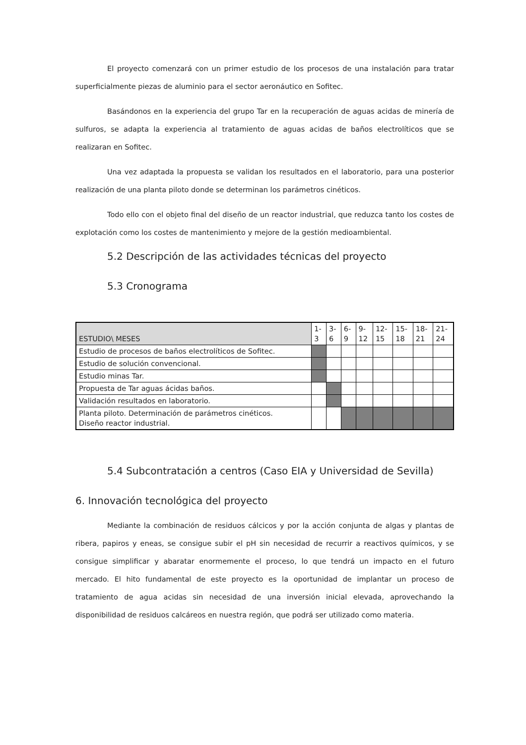El proyecto comenzará con un primer estudio de los procesos de una instalación para tratar superficialmente piezas de aluminio para el sector aeronáutico en Sofitec.
Basándonos en la experiencia del grupo Tar en la recuperación de aguas acidas de minería de sulfuros, se adapta la experiencia al tratamiento de aguas acidas de baños electrolíticos que se realizaran en Sofitec.
Una vez adaptada la propuesta se validan los resultados en el laboratorio, para una posterior realización de una planta piloto donde se determinan los parámetros cinéticos.
Todo ello con el objeto final del diseño de un reactor industrial, que reduzca tanto los costes de explotación como los costes de mantenimiento y mejore de la gestión medioambiental.
5.2 Descripción de las actividades técnicas del proyecto
5.3 Cronograma
| ESTUDIO\ MESES | 1- 3 | 3- 6 | 6- 9 | 9- 12 | 12- 15 | 15- 18 | 18- 21 | 21- 24 |
| Estudio de procesos de baños electrolíticos de Sofitec. | | | | | | | | |
| Estudio de solución convencional. | | | | | | | | |
| Estudio minas Tar. | | | | | | | | |
| Propuesta de Tar aguas ácidas baños. | | | | | | | | |
| Validación resultados en laboratorio. | | | | | | | | |
| Planta piloto. Determinación de parámetros cinéticos. Diseño reactor industrial. | | | | | | | | |
5.4 Subcontratación a centros (Caso EIA y Universidad de Sevilla)
6. Innovación tecnológica del proyecto
Mediante la combinación de residuos cálcicos y por la acción conjunta de algas y plantas de ribera, papiros y eneas, se consigue subir el pH sin necesidad de recurrir a reactivos químicos, y se consigue simplificar y abaratar enormemente el proceso, lo que tendrá un impacto en el futuro mercado. El hito fundamental de este proyecto es la oportunidad de implantar un proceso de tratamiento de agua acidas sin necesidad de una inversión inicial elevada, aprovechando la disponibilidad de residuos calcáreos en nuestra región, que podrá ser utilizado como materia.